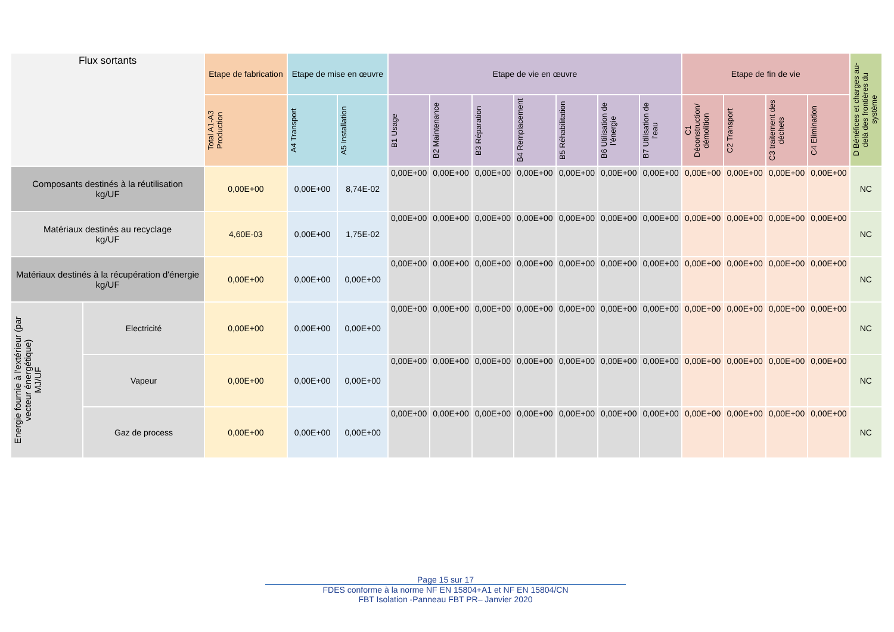| Flux sortants | | Etape de fabrication | Etape de mise en œuvre | | Etape de vie en œuvre | | | | | | | Etape de fin de vie | | | | D Bénéfices et charges au-delà des frontières du système |
| --- | --- | --- | --- | --- | --- | --- | --- | --- | --- | --- | --- | --- | --- | --- | --- | --- |
| | | Total A1-A3 Production | A4 Transport | A5 Installation | B1 Usage | B2 Maintenance | B3 Réparation | B4 Remplacement | B5 Réhabilitation | B6 Utilisation de l’énergie | B7 Utilisation de l’eau | C1 Déconstruction/ démolition | C2 Transport | C3 traitement des déchets | C4 Elimination | |
| Composants destinés à la réutilisation kg/UF | | 0,00E+00 | 0,00E+00 | 8,74E-02 | 0,00E+00 | 0,00E+00 | 0,00E+00 | 0,00E+00 | 0,00E+00 | 0,00E+00 | 0,00E+00 | 0,00E+00 | 0,00E+00 | 0,00E+00 | 0,00E+00 | NC |
| Matériaux destinés au recyclage kg/UF | | 4,60E-03 | 0,00E+00 | 1,75E-02 | 0,00E+00 | 0,00E+00 | 0,00E+00 | 0,00E+00 | 0,00E+00 | 0,00E+00 | 0,00E+00 | 0,00E+00 | 0,00E+00 | 0,00E+00 | 0,00E+00 | NC |
| Matériaux destinés à la récupération d'énergie kg/UF | | 0,00E+00 | 0,00E+00 | 0,00E+00 | 0,00E+00 | 0,00E+00 | 0,00E+00 | 0,00E+00 | 0,00E+00 | 0,00E+00 | 0,00E+00 | 0,00E+00 | 0,00E+00 | 0,00E+00 | 0,00E+00 | NC |
| Energie fournie à l'extérieur (par vecteur énergétique) MJ/UF | Electricité | 0,00E+00 | 0,00E+00 | 0,00E+00 | 0,00E+00 | 0,00E+00 | 0,00E+00 | 0,00E+00 | 0,00E+00 | 0,00E+00 | 0,00E+00 | 0,00E+00 | 0,00E+00 | 0,00E+00 | 0,00E+00 | NC |
| | Vapeur | 0,00E+00 | 0,00E+00 | 0,00E+00 | 0,00E+00 | 0,00E+00 | 0,00E+00 | 0,00E+00 | 0,00E+00 | 0,00E+00 | 0,00E+00 | 0,00E+00 | 0,00E+00 | 0,00E+00 | 0,00E+00 | NC |
| | Gaz de process | 0,00E+00 | 0,00E+00 | 0,00E+00 | 0,00E+00 | 0,00E+00 | 0,00E+00 | 0,00E+00 | 0,00E+00 | 0,00E+00 | 0,00E+00 | 0,00E+00 | 0,00E+00 | 0,00E+00 | 0,00E+00 | NC |
Page 15 sur 17
FDES conforme à la norme NF EN 15804+A1 et NF EN 15804/CN
FBT Isolation -Panneau FBT PR– Janvier 2020